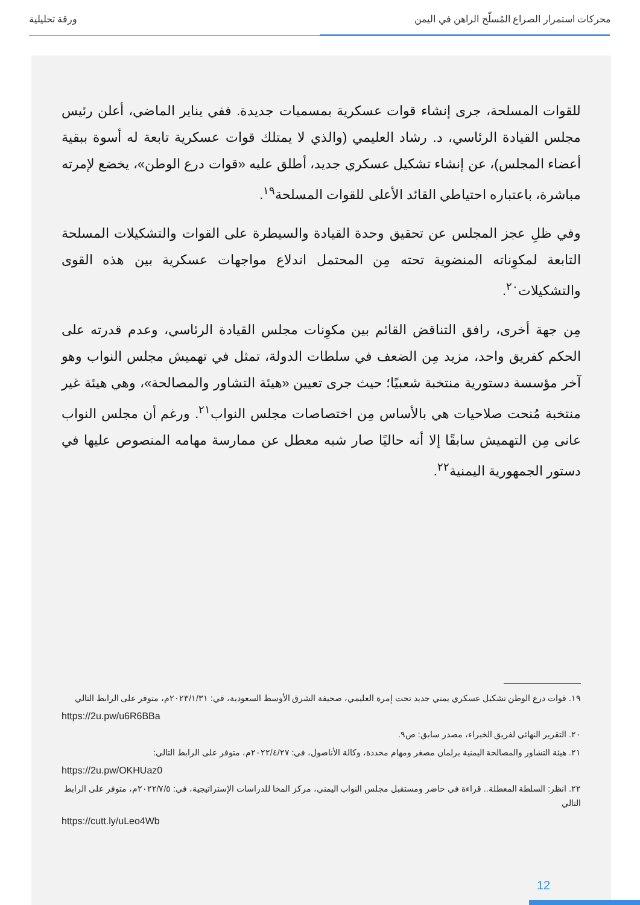محركات استمرار الصراع المُسلّح الراهن في اليمن ورقة تحليلية
للقوات المسلحة، جرى إنشاء قوات عسكرية بمسميات جديدة. ففي يناير الماضي، أعلن رئيس مجلس القيادة الرئاسي، د. رشاد العليمي (والذي لا يمتلك قوات عسكرية تابعة له أسوة ببقية أعضاء المجلس)، عن إنشاء تشكيل عسكري جديد، أطلق عليه «قوات درع الوطن»، يخضع لإمرته مباشرة، باعتباره احتياطي القائد الأعلى للقوات المسلحة<sup>١٩</sup>.
وفي ظلِ عجز المجلس عن تحقيق وحدة القيادة والسيطرة على القوات والتشكيلات المسلحة التابعة لمكوِناته المنضوية تحته مِن المحتمل اندلاع مواجهات عسكرية بين هذه القوى والتشكيلات<sup>٢٠</sup>.
مِن جهة أخرى، رافق التناقض القائم بين مكوِنات مجلس القيادة الرئاسي، وعدم قدرته على الحكم كفريق واحد، مزيد مِن الضعف في سلطات الدولة، تمثل في تهميش مجلس النواب وهو آخر مؤسسة دستورية منتخبة شعبيًا؛ حيث جرى تعيين «هيئة التشاور والمصالحة»، وهي هيئة غير منتخبة مُنحت صلاحيات هي بالأساس مِن اختصاصات مجلس النواب<sup>٢١</sup>. ورغم أن مجلس النواب عانى مِن التهميش سابقًا إلا أنه حاليًا صار شبه معطل عن ممارسة مهامه المنصوص عليها في دستور الجمهورية اليمنية<sup>٢٢</sup>.
١٩. قوات درع الوطن تشكيل عسكري يمني جديد تحت إمرة العليمي، صحيفة الشرق الأوسط السعودية، في: ٢٠٢٣/١/٣١م، متوفر على الرابط التالي
https://2u.pw/u6R6BBa
٢٠. التقرير النهائي لفريق الخبراء، مصدر سابق: ص٩.
٢١. هيئة التشاور والمصالحة اليمنية برلمان مصغر ومهام محددة، وكالة الأناضول، في: ٢٠٢٢/٤/٢٧م، متوفر على الرابط التالي:
https://2u.pw/OKHUaz0
٢٢. انظر: السلطة المعطلة.. قراءة في حاضر ومستقبل مجلس النواب اليمني، مركز المخا للدراسات الإستراتيجية، في: ٢٠٢٢/٧/٥م، متوفر على الرابط التالي
https://cutt.ly/uLeo4Wb
12